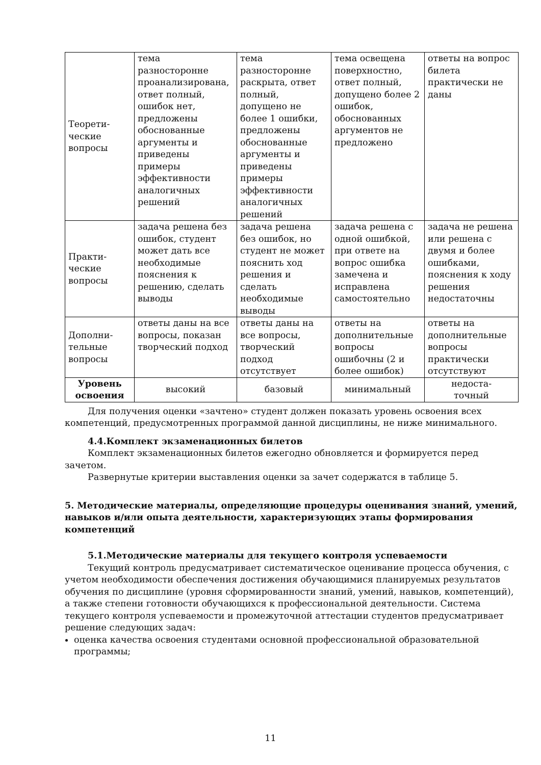| Теорети- ческие вопросы | тема разносторонне проанализирована, ответ полный, ошибок нет, предложены обоснованные аргументы и приведены примеры эффективности аналогичных решений | тема разносторонне раскрыта, ответ полный, допущено не более 1 ошибки, предложены обоснованные аргументы и приведены примеры эффективности аналогичных решений | тема освещена поверхностно, ответ полный, допущено более 2 ошибок, обоснованных аргументов не предложено | ответы на вопрос билета практически не даны |
| Практи- ческие вопросы | задача решена без ошибок, студент может дать все необходимые пояснения к решению, сделать выводы | задача решена без ошибок, но студент не может пояснить ход решения и сделать необходимые выводы | задача решена с одной ошибкой, при ответе на вопрос ошибка замечена и исправлена самостоятельно | задача не решена или решена с двумя и более ошибками, пояснения к ходу решения недостаточны |
| Дополни- тельные вопросы | ответы даны на все вопросы, показан творческий подход | ответы даны на все вопросы, творческий подход отсутствует | ответы на дополнительные вопросы ошибочны (2 и более ошибок) | ответы на дополнительные вопросы практически отсутствуют |
| Уровень освоения | высокий | базовый | минимальный | недоста- точный |
Для получения оценки «зачтено» студент должен показать уровень освоения всех компетенций, предусмотренных программой данной дисциплины, не ниже минимального.
4.4.Комплект экзаменационных билетов
Комплект экзаменационных билетов ежегодно обновляется и формируется перед зачетом.
Развернутые критерии выставления оценки за зачет содержатся в таблице 5.
5. Методические материалы, определяющие процедуры оценивания знаний, умений, навыков и/или опыта деятельности, характеризующих этапы формирования компетенций
5.1.Методические материалы для текущего контроля успеваемости
Текущий контроль предусматривает систематическое оценивание процесса обучения, с учетом необходимости обеспечения достижения обучающимися планируемых результатов обучения по дисциплине (уровня сформированности знаний, умений, навыков, компетенций), а также степени готовности обучающихся к профессиональной деятельности. Система текущего контроля успеваемости и промежуточной аттестации студентов предусматривает решение следующих задач:
оценка качества освоения студентами основной профессиональной образовательной программы;
11